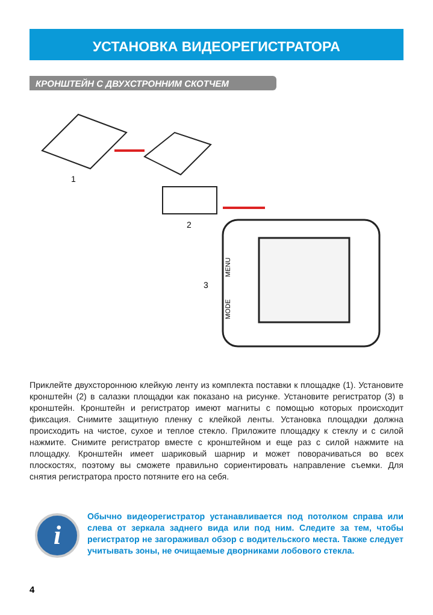УСТАНОВКА ВИДЕОРЕГИСТРАТОРА
КРОНШТЕЙН С ДВУХСТРОННИМ СКОТЧЕМ
1
2
3
MENU
MODE
Приклейте двухстороннюю клейкую ленту из комплекта поставки к площадке (1). Установите кронштейн (2) в салазки площадки как показано на рисунке. Установите регистратор (3) в кронштейн. Кронштейн и регистратор имеют магниты с помощью которых происходит фиксация. Снимите защитную пленку с клейкой ленты. Установка площадки должна происходить на чистое, сухое и теплое стекло. Приложите площадку к стеклу и с силой нажмите. Снимите регистратор вместе с кронштейном и еще раз с силой нажмите на площадку. Кронштейн имеет шариковый шарнир и может поворачиваться во всех плоскостях, поэтому вы сможете правильно сориентировать направление съемки. Для снятия регистратора просто потяните его на себя.
i
Обычно видеорегистратор устанавливается под потолком справа или слева от зеркала заднего вида или под ним. Следите за тем, чтобы регистратор не загораживал обзор с водительского места. Также следует учитывать зоны, не очищаемые дворниками лобового стекла.
4